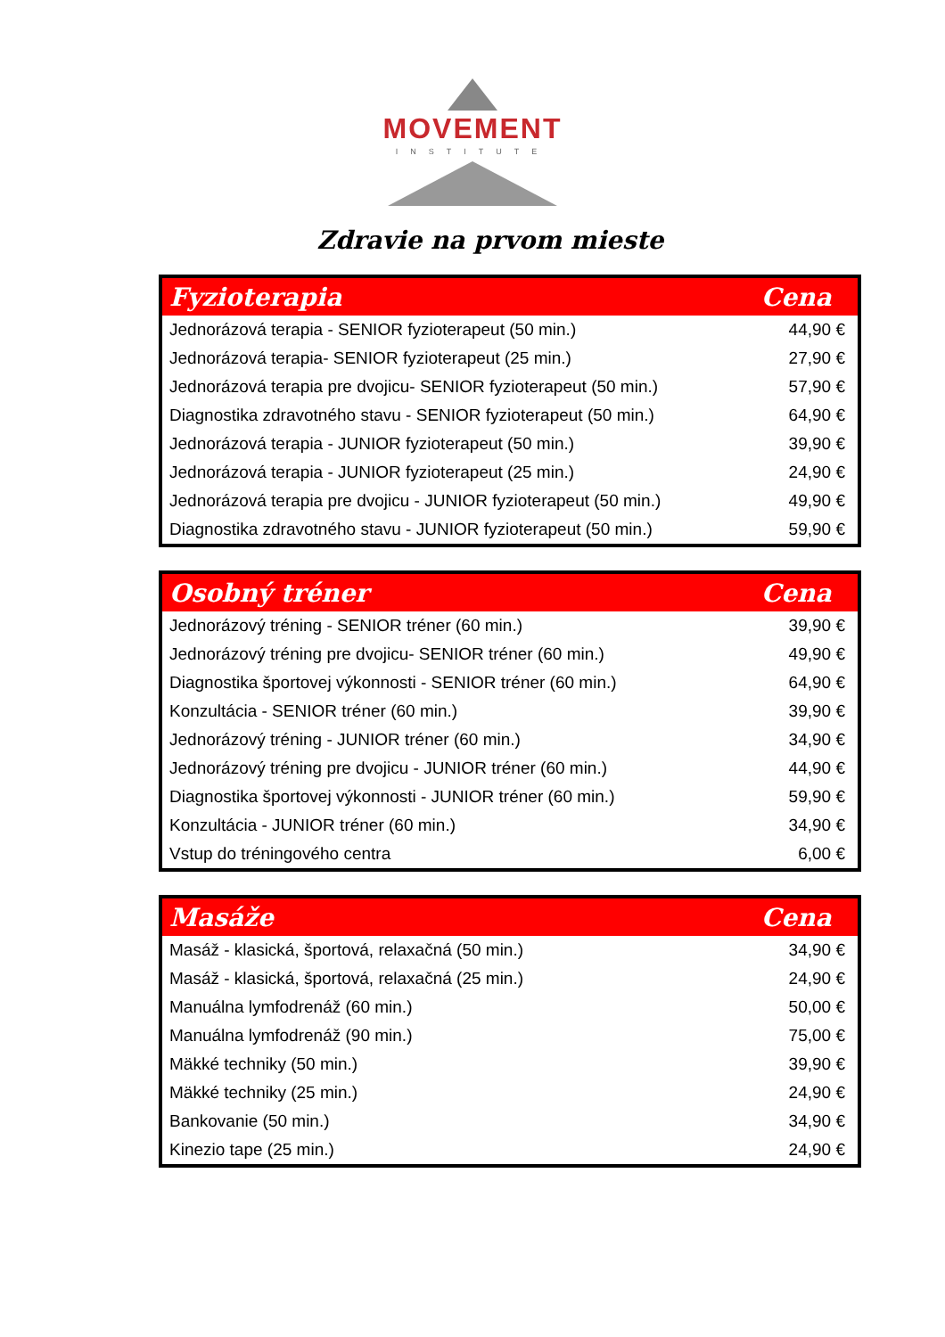MOVEMENT
INSTITUTE
Zdravie na prvom mieste
| Fyzioterapia | Cena |
| --- | --- |
| Jednorázová terapia - SENIOR fyzioterapeut (50 min.) | 44,90 € |
| Jednorázová terapia- SENIOR fyzioterapeut (25 min.) | 27,90 € |
| Jednorázová terapia pre dvojicu- SENIOR fyzioterapeut (50 min.) | 57,90 € |
| Diagnostika zdravotného stavu - SENIOR fyzioterapeut (50 min.) | 64,90 € |
| Jednorázová terapia - JUNIOR fyzioterapeut (50 min.) | 39,90 € |
| Jednorázová terapia - JUNIOR fyzioterapeut (25 min.) | 24,90 € |
| Jednorázová terapia pre dvojicu - JUNIOR fyzioterapeut (50 min.) | 49,90 € |
| Diagnostika zdravotného stavu - JUNIOR fyzioterapeut (50 min.) | 59,90 € |
| Osobný tréner | Cena |
| --- | --- |
| Jednorázový tréning - SENIOR tréner (60 min.) | 39,90 € |
| Jednorázový tréning pre dvojicu- SENIOR tréner (60 min.) | 49,90 € |
| Diagnostika športovej výkonnosti - SENIOR tréner (60 min.) | 64,90 € |
| Konzultácia - SENIOR tréner (60 min.) | 39,90 € |
| Jednorázový tréning - JUNIOR tréner (60 min.) | 34,90 € |
| Jednorázový tréning pre dvojicu - JUNIOR tréner (60 min.) | 44,90 € |
| Diagnostika športovej výkonnosti - JUNIOR tréner (60 min.) | 59,90 € |
| Konzultácia - JUNIOR tréner (60 min.) | 34,90 € |
| Vstup do tréningového centra | 6,00 € |
| Masáže | Cena |
| --- | --- |
| Masáž - klasická, športová, relaxačná (50 min.) | 34,90 € |
| Masáž - klasická, športová, relaxačná (25 min.) | 24,90 € |
| Manuálna lymfodrenáž (60 min.) | 50,00 € |
| Manuálna lymfodrenáž (90 min.) | 75,00 € |
| Mäkké techniky (50 min.) | 39,90 € |
| Mäkké techniky (25 min.) | 24,90 € |
| Bankovanie (50 min.) | 34,90 € |
| Kinezio tape (25 min.) | 24,90 € |